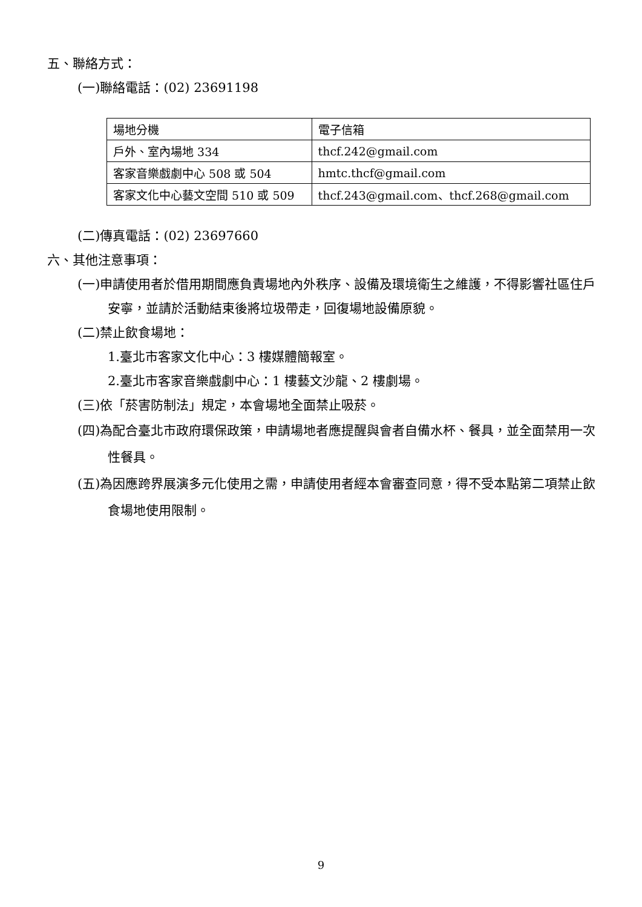五、聯絡方式：
(一)聯絡電話：(02) 23691198
| 場地分機 | 電子信箱 |
| 戶外、室內場地 334 | thcf.242@gmail.com |
| 客家音樂戲劇中心 508 或 504 | hmtc.thcf@gmail.com |
| 客家文化中心藝文空間 510 或 509 | thcf.243@gmail.com、thcf.268@gmail.com |
(二)傳真電話：(02) 23697660
六、其他注意事項：
(一)申請使用者於借用期間應負責場地內外秩序、設備及環境衛生之維護，不得影響社區住戶安寧，並請於活動結束後將垃圾帶走，回復場地設備原貌。
(二)禁止飲食場地：
1.臺北市客家文化中心：3 樓媒體簡報室。
2.臺北市客家音樂戲劇中心：1 樓藝文沙龍、2 樓劇場。
(三)依「菸害防制法」規定，本會場地全面禁止吸菸。
(四)為配合臺北市政府環保政策，申請場地者應提醒與會者自備水杯、餐具，並全面禁用一次性餐具。
(五)為因應跨界展演多元化使用之需，申請使用者經本會審查同意，得不受本點第二項禁止飲食場地使用限制。
9